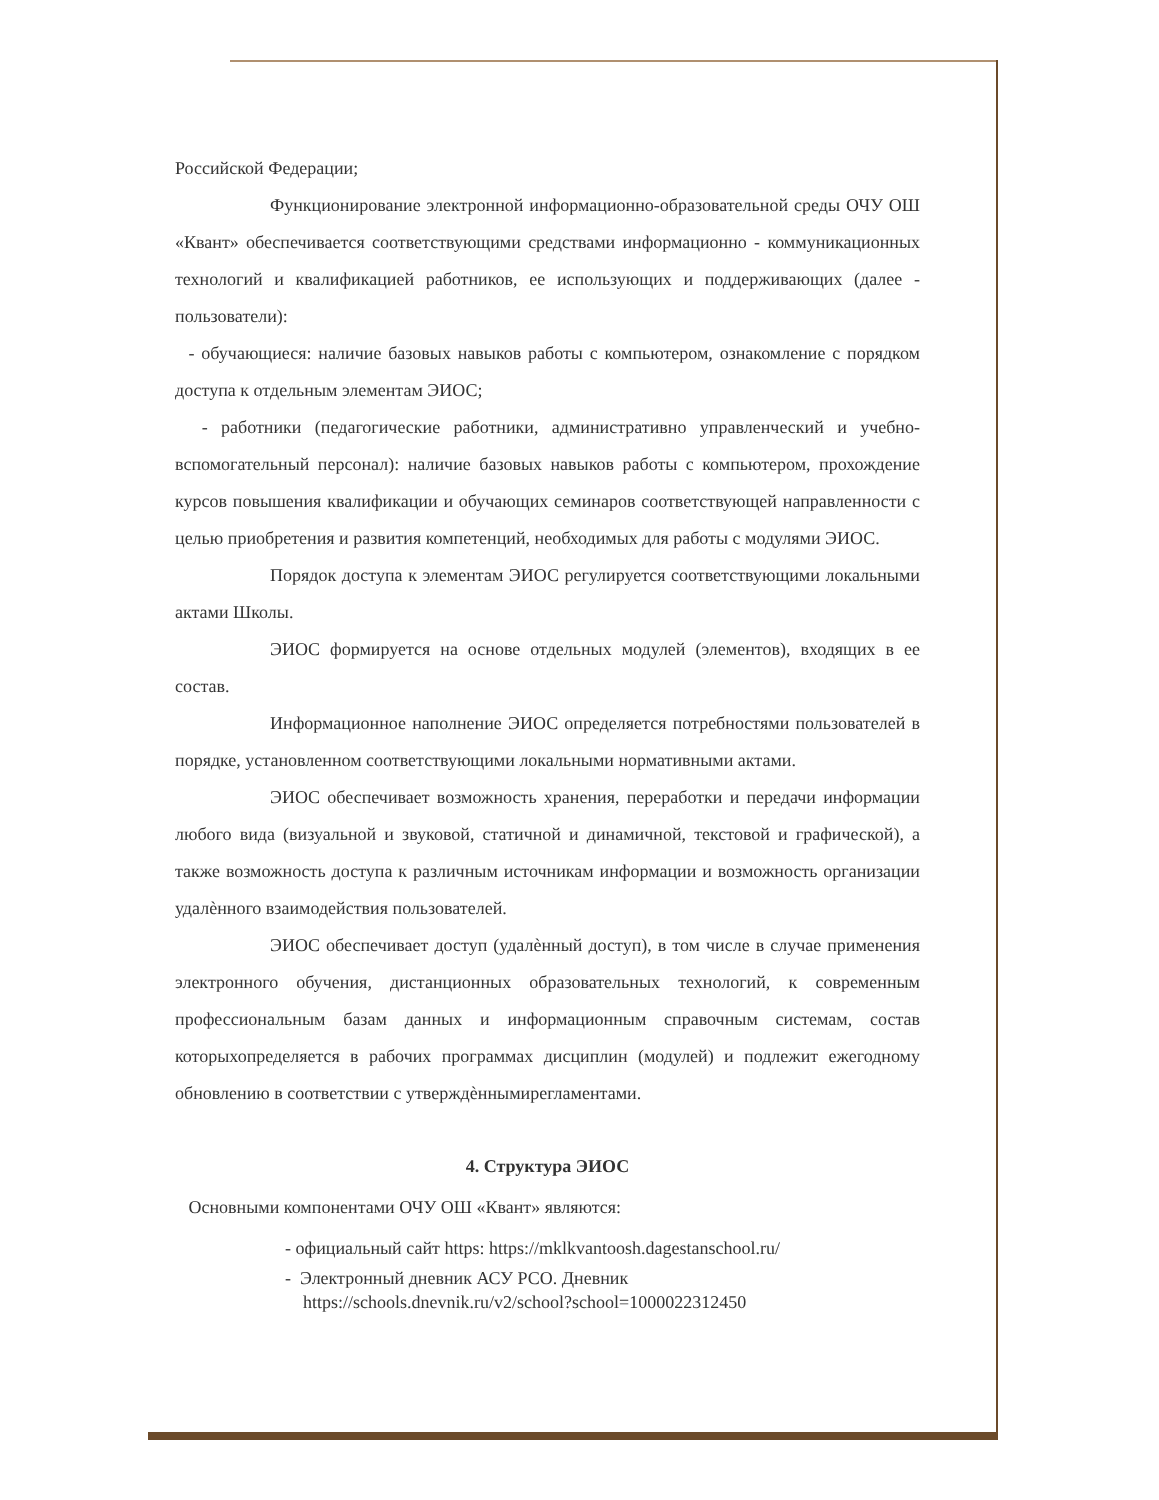Российской Федерации;
Функционирование электронной информационно-образовательной среды ОЧУ ОШ «Квант» обеспечивается соответствующими средствами информационно - коммуникационных технологий и квалификацией работников, ее использующих и поддерживающих (далее - пользователи):
- обучающиеся: наличие базовых навыков работы с компьютером, ознакомление с порядком доступа к отдельным элементам ЭИОС;
- работники (педагогические работники, административно управленческий и учебно-вспомогательный персонал): наличие базовых навыков работы с компьютером, прохождение курсов повышения квалификации и обучающих семинаров соответствующей направленности с целью приобретения и развития компетенций, необходимых для работы с модулями ЭИОС.
Порядок доступа к элементам ЭИОС регулируется соответствующими локальными актами Школы.
ЭИОС формируется на основе отдельных модулей (элементов), входящих в ее состав.
Информационное наполнение ЭИОС определяется потребностями пользователей в порядке, установленном соответствующими локальными нормативными актами.
ЭИОС обеспечивает возможность хранения, переработки и передачи информации любого вида (визуальной и звуковой, статичной и динамичной, текстовой и графической), а также возможность доступа к различным источникам информации и возможность организации удалѐнного взаимодействия пользователей.
ЭИОС обеспечивает доступ (удалѐнный доступ), в том числе в случае применения электронного обучения, дистанционных образовательных технологий, к современным профессиональным базам данных и информационным справочным системам, состав которыхопределяется в рабочих программах дисциплин (модулей) и подлежит ежегодному обновлению в соответствии с утверждѐннымирегламентами.
4. Структура ЭИОС
Основными компонентами ОЧУ ОШ «Квант» являются:
- официальный сайт https: https://mklkvantoosh.dagestanschool.ru/
- Электронный дневник АСУ РСО. Дневник
https://schools.dnevnik.ru/v2/school?school=1000022312450